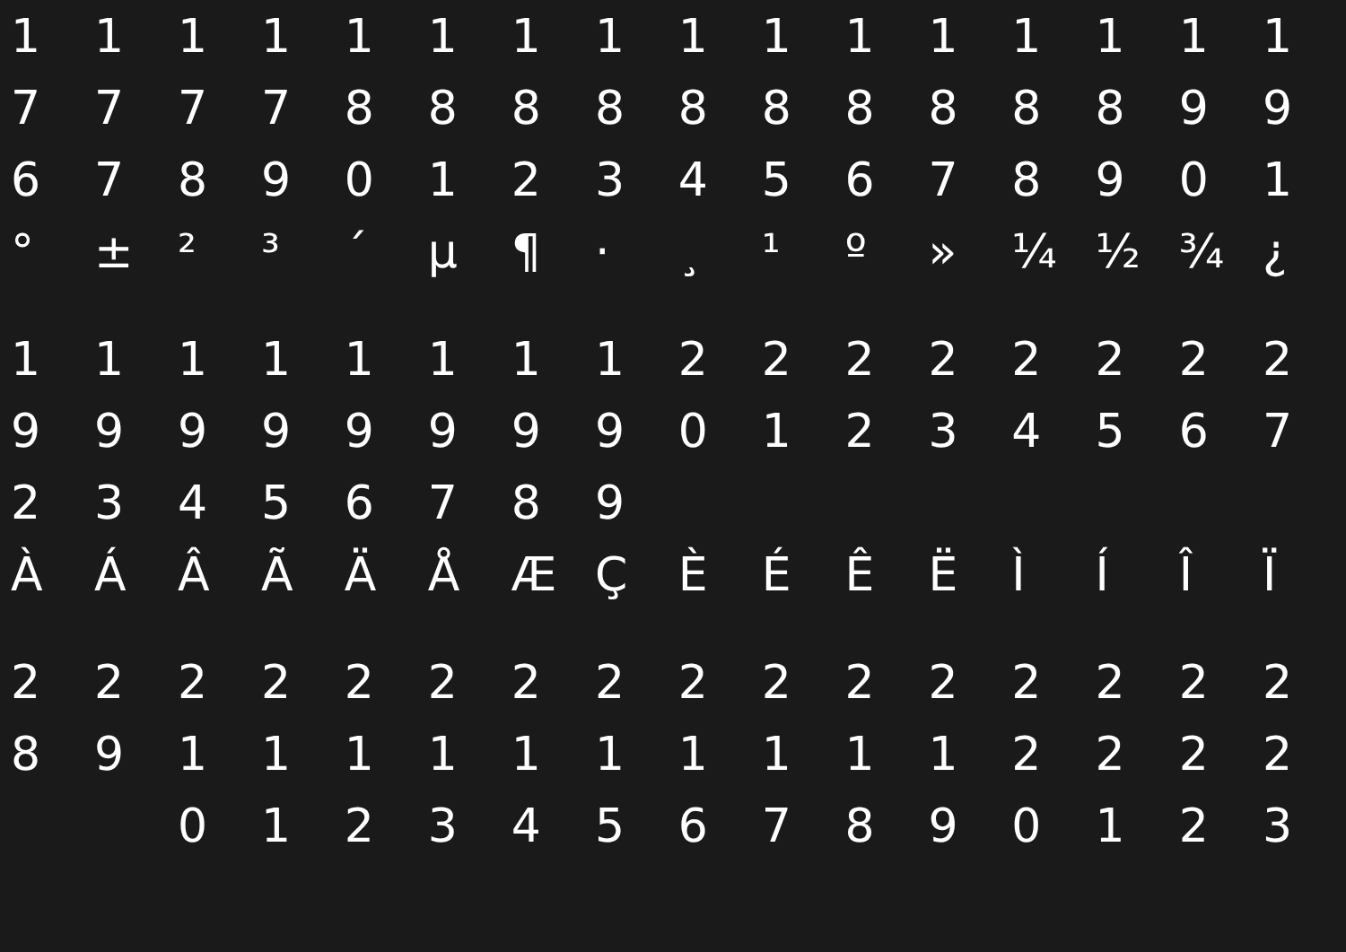| 1 | 1 | 1 | 1 | 1 | 1 | 1 | 1 | 1 | 1 | 1 | 1 | 1 | 1 | 1 | 1 |
| 7 | 7 | 7 | 7 | 8 | 8 | 8 | 8 | 8 | 8 | 8 | 8 | 8 | 8 | 9 | 9 |
| 6 | 7 | 8 | 9 | 0 | 1 | 2 | 3 | 4 | 5 | 6 | 7 | 8 | 9 | 0 | 1 |
| ° | ± | ² | ³ | ´ | µ | ¶ | · | ¸ | ¹ | º | » | ¼ | ½ | ¾ | ¿ |
| 1 | 1 | 1 | 1 | 1 | 1 | 1 | 1 | 2 | 2 | 2 | 2 | 2 | 2 | 2 | 2 |
| 9 | 9 | 9 | 9 | 9 | 9 | 9 | 9 | 0 | 1 | 2 | 3 | 4 | 5 | 6 | 7 |
| 2 | 3 | 4 | 5 | 6 | 7 | 8 | 9 | | | | | | | | |
| À | Á | Â | Ã | Ä | Å | Æ | Ç | È | É | Ê | Ë | Ì | Í | Î | Ï |
| 2 | 2 | 2 | 2 | 2 | 2 | 2 | 2 | 2 | 2 | 2 | 2 | 2 | 2 | 2 | 2 |
| 8 | 9 | 1 | 1 | 1 | 1 | 1 | 1 | 1 | 1 | 1 | 1 | 2 | 2 | 2 | 2 |
| | | 0 | 1 | 2 | 3 | 4 | 5 | 6 | 7 | 8 | 9 | 0 | 1 | 2 | 3 |